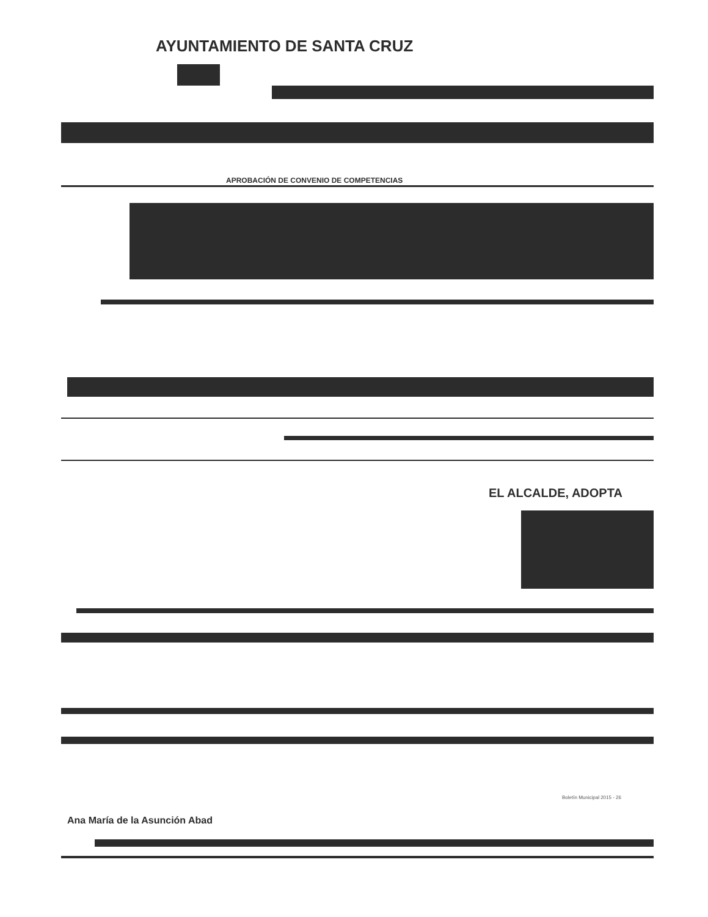AYUNTAMIENTO DE SANTA CRUZ
APROBACIÓN DE CONVENIO DE COMPETENCIAS
EL ALCALDE, ADOPTA
Boletín Municipal 2015 - 26
Ana María de la Asunción Abad